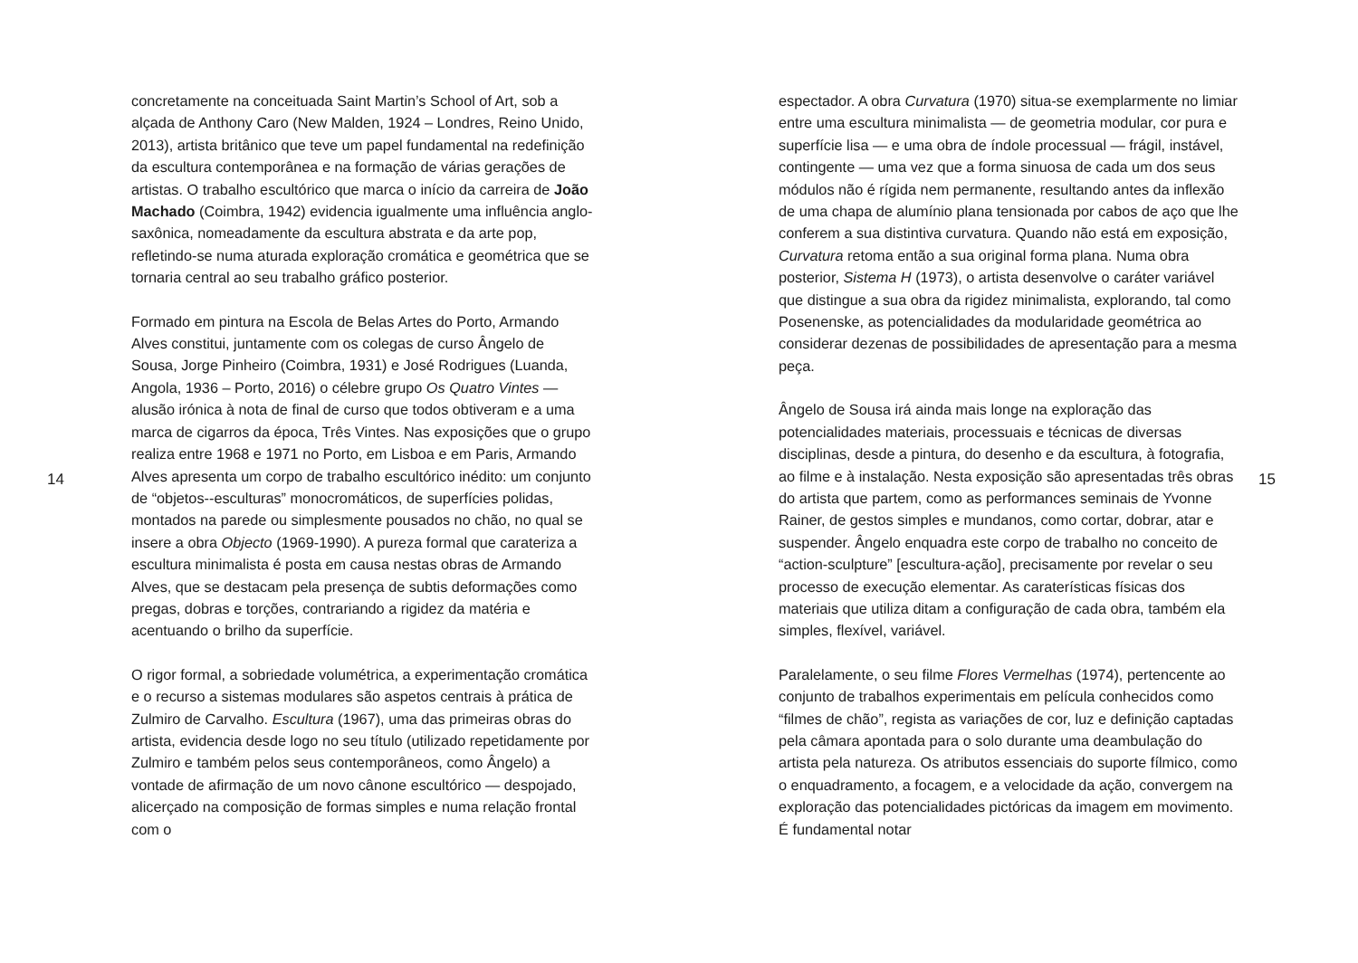14
concretamente na conceituada Saint Martin’s School of Art, sob a alçada de Anthony Caro (New Malden, 1924 – Londres, Reino Unido, 2013), artista britânico que teve um papel fundamental na redefinição da escultura contemporânea e na formação de várias gerações de artistas. O trabalho escultórico que marca o início da carreira de João Machado (Coimbra, 1942) evidencia igualmente uma influência anglo-saxônica, nomeadamente da escultura abstrata e da arte pop, refletindo-se numa aturada exploração cromática e geométrica que se tornaria central ao seu trabalho gráfico posterior.
Formado em pintura na Escola de Belas Artes do Porto, Armando Alves constitui, juntamente com os colegas de curso Ângelo de Sousa, Jorge Pinheiro (Coimbra, 1931) e José Rodrigues (Luanda, Angola, 1936 – Porto, 2016) o célebre grupo Os Quatro Vintes — alusão irónica à nota de final de curso que todos obtiveram e a uma marca de cigarros da época, Três Vintes. Nas exposições que o grupo realiza entre 1968 e 1971 no Porto, em Lisboa e em Paris, Armando Alves apresenta um corpo de trabalho escultórico inédito: um conjunto de “objetos--esculturas” monocromáticos, de superfícies polidas, montados na parede ou simplesmente pousados no chão, no qual se insere a obra Objecto (1969-1990). A pureza formal que carateriza a escultura minimalista é posta em causa nestas obras de Armando Alves, que se destacam pela presença de subtis deformações como pregas, dobras e torções, contrariando a rigidez da matéria e acentuando o brilho da superfície.
O rigor formal, a sobriedade volumétrica, a experimentação cromática e o recurso a sistemas modulares são aspetos centrais à prática de Zulmiro de Carvalho. Escultura (1967), uma das primeiras obras do artista, evidencia desde logo no seu título (utilizado repetidamente por Zulmiro e também pelos seus contemporâneos, como Ângelo) a vontade de afirmação de um novo cânone escultórico — despojado, alicerçado na composição de formas simples e numa relação frontal com o
espectador. A obra Curvatura (1970) situa-se exemplarmente no limiar entre uma escultura minimalista — de geometria modular, cor pura e superfície lisa — e uma obra de índole processual — frágil, instável, contingente — uma vez que a forma sinuosa de cada um dos seus módulos não é rígida nem permanente, resultando antes da inflexão de uma chapa de alumínio plana tensionada por cabos de aço que lhe conferem a sua distintiva curvatura. Quando não está em exposição, Curvatura retoma então a sua original forma plana. Numa obra posterior, Sistema H (1973), o artista desenvolve o caráter variável que distingue a sua obra da rigidez minimalista, explorando, tal como Posenenske, as potencialidades da modularidade geométrica ao considerar dezenas de possibilidades de apresentação para a mesma peça.
Ângelo de Sousa irá ainda mais longe na exploração das potencialidades materiais, processuais e técnicas de diversas disciplinas, desde a pintura, do desenho e da escultura, à fotografia, ao filme e à instalação. Nesta exposição são apresentadas três obras do artista que partem, como as performances seminais de Yvonne Rainer, de gestos simples e mundanos, como cortar, dobrar, atar e suspender. Ângelo enquadra este corpo de trabalho no conceito de “action-sculpture” [escultura-ação], precisamente por revelar o seu processo de execução elementar. As caraterísticas físicas dos materiais que utiliza ditam a configuração de cada obra, também ela simples, flexível, variável.
Paralelamente, o seu filme Flores Vermelhas (1974), pertencente ao conjunto de trabalhos experimentais em película conhecidos como “filmes de chão”, regista as variações de cor, luz e definição captadas pela câmara apontada para o solo durante uma deambulação do artista pela natureza. Os atributos essenciais do suporte fílmico, como o enquadramento, a focagem, e a velocidade da ação, convergem na exploração das potencialidades pictóricas da imagem em movimento. É fundamental notar
15